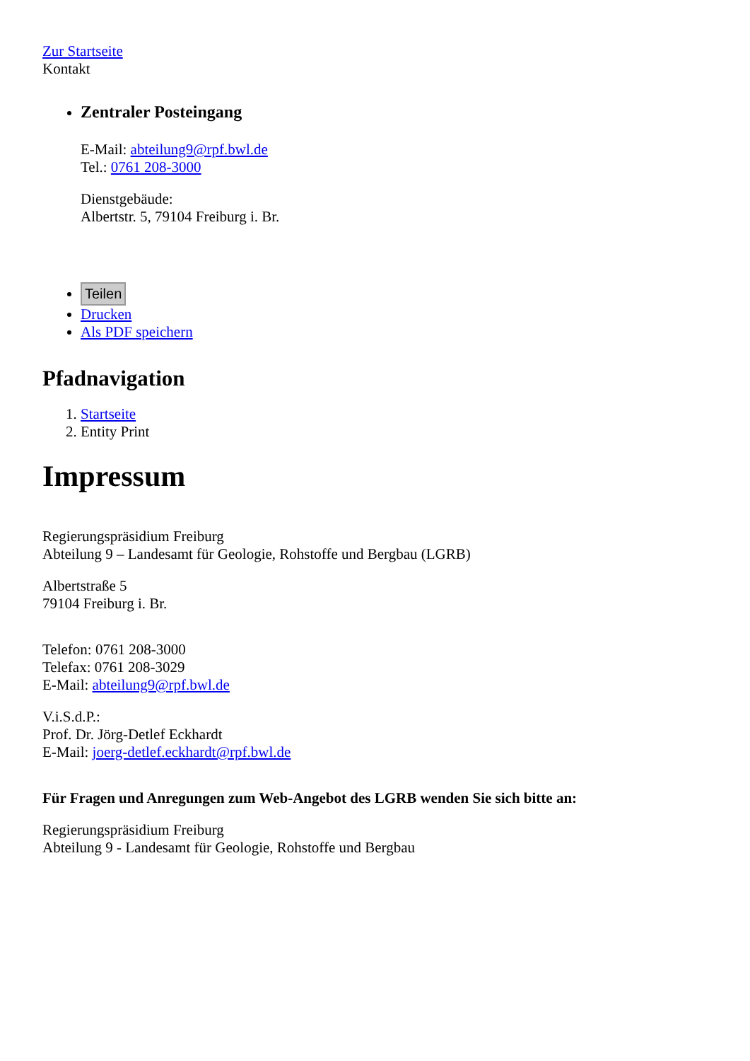Zur Startseite
Kontakt
Zentraler Posteingang
E-Mail: abteilung9@rpf.bwl.de
Tel.: 0761 208-3000
Dienstgebäude:
Albertstr. 5, 79104 Freiburg i. Br.
Teilen
Drucken
Als PDF speichern
Pfadnavigation
1. Startseite
2. Entity Print
Impressum
Regierungspräsidium Freiburg
Abteilung 9 – Landesamt für Geologie, Rohstoffe und Bergbau (LGRB)
Albertstraße 5
79104 Freiburg i. Br.
Telefon: 0761 208-3000
Telefax: 0761 208-3029
E-Mail: abteilung9@rpf.bwl.de
V.i.S.d.P.:
Prof. Dr. Jörg-Detlef Eckhardt
E-Mail: joerg-detlef.eckhardt@rpf.bwl.de
Für Fragen und Anregungen zum Web-Angebot des LGRB wenden Sie sich bitte an:
Regierungspräsidium Freiburg
Abteilung 9 - Landesamt für Geologie, Rohstoffe und Bergbau